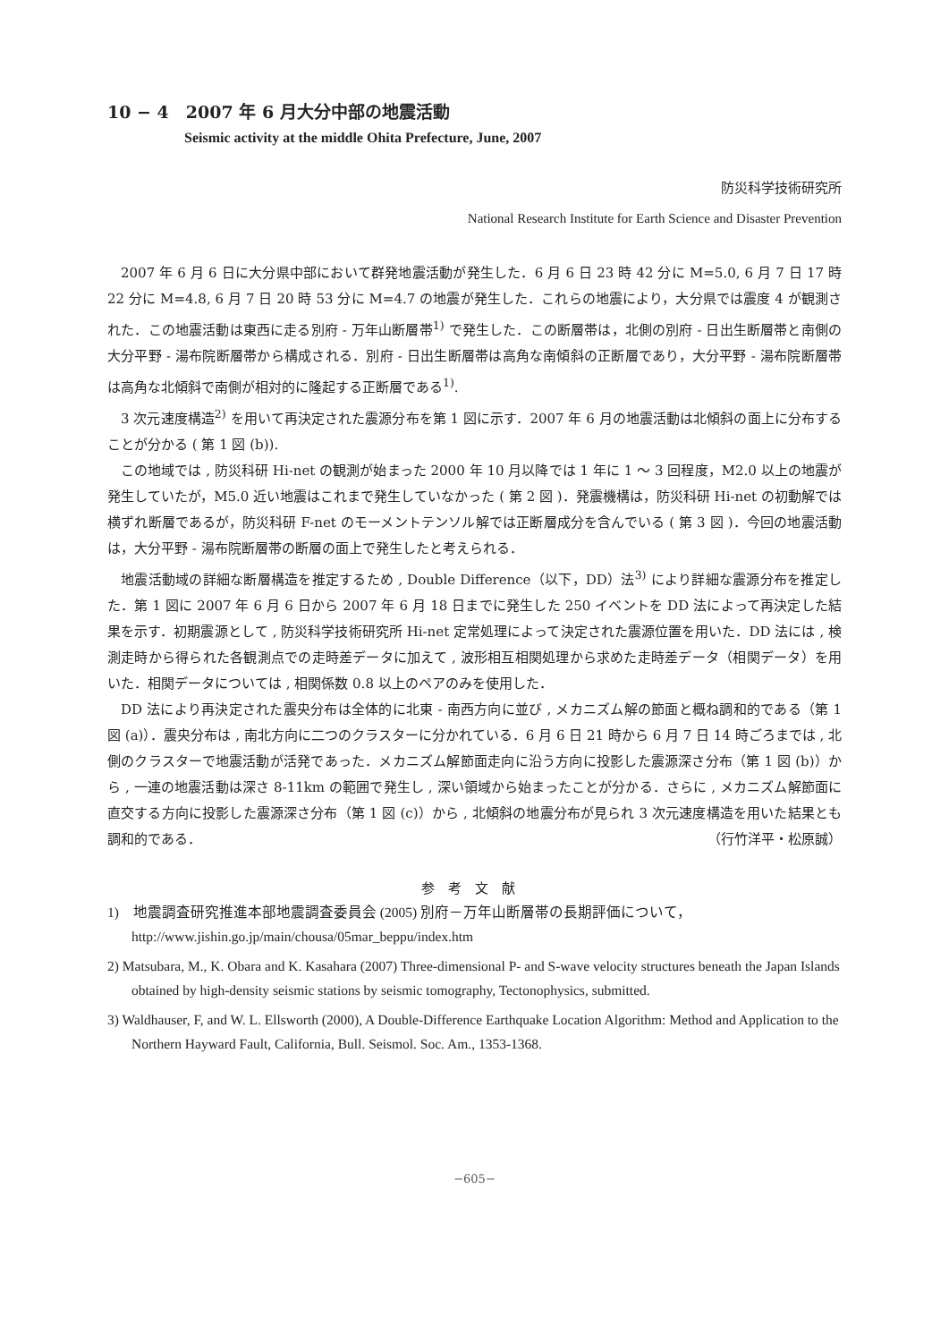10 − 4　2007 年 6 月大分中部の地震活動
Seismic activity at the middle Ohita Prefecture, June, 2007
防災科学技術研究所
National Research Institute for Earth Science and Disaster Prevention
2007 年 6 月 6 日に大分県中部において群発地震活動が発生した．6 月 6 日 23 時 42 分に M=5.0, 6 月 7 日 17 時 22 分に M=4.8, 6 月 7 日 20 時 53 分に M=4.7 の地震が発生した．これらの地震により，大分県では震度 4 が観測された．この地震活動は東西に走る別府 - 万年山断層帯<sup>1)</sup> で発生した．この断層帯は，北側の別府 - 日出生断層帯と南側の大分平野 - 湯布院断層帯から構成される．別府 - 日出生断層帯は高角な南傾斜の正断層であり，大分平野 - 湯布院断層帯は高角な北傾斜で南側が相対的に隆起する正断層である<sup>1)</sup>.
3 次元速度構造<sup>2)</sup> を用いて再決定された震源分布を第 1 図に示す．2007 年 6 月の地震活動は北傾斜の面上に分布することが分かる ( 第 1 図 (b)).
この地域では , 防災科研 Hi-net の観測が始まった 2000 年 10 月以降では 1 年に 1 ～ 3 回程度，M2.0 以上の地震が発生していたが，M5.0 近い地震はこれまで発生していなかった ( 第 2 図 )．発震機構は，防災科研 Hi-net の初動解では横ずれ断層であるが，防災科研 F-net のモーメントテンソル解では正断層成分を含んでいる ( 第 3 図 )．今回の地震活動は，大分平野 - 湯布院断層帯の断層の面上で発生したと考えられる．
地震活動域の詳細な断層構造を推定するため , Double Difference（以下，DD）法<sup>3)</sup> により詳細な震源分布を推定した．第 1 図に 2007 年 6 月 6 日から 2007 年 6 月 18 日までに発生した 250 イベントを DD 法によって再決定した結果を示す．初期震源として , 防災科学技術研究所 Hi-net 定常処理によって決定された震源位置を用いた．DD 法には , 検測走時から得られた各観測点での走時差データに加えて , 波形相互相関処理から求めた走時差データ（相関データ）を用いた．相関データについては , 相関係数 0.8 以上のペアのみを使用した．
DD 法により再決定された震央分布は全体的に北東 - 南西方向に並び , メカニズム解の節面と概ね調和的である（第 1 図 (a)）．震央分布は , 南北方向に二つのクラスターに分かれている．6 月 6 日 21 時から 6 月 7 日 14 時ごろまでは , 北側のクラスターで地震活動が活発であった．メカニズム解節面走向に沿う方向に投影した震源深さ分布（第 1 図 (b)）から , 一連の地震活動は深さ 8-11km の範囲で発生し , 深い領域から始まったことが分かる．さらに , メカニズム解節面に直交する方向に投影した震源深さ分布（第 1 図 (c)）から , 北傾斜の地震分布が見られ 3 次元速度構造を用いた結果とも調和的である． （行竹洋平・松原誠）
参考文献
1)　地震調査研究推進本部地震調査委員会 (2005) 別府－万年山断層帯の長期評価について，http://www.jishin.go.jp/main/chousa/05mar_beppu/index.htm
2) Matsubara, M., K. Obara and K. Kasahara (2007) Three-dimensional P- and S-wave velocity structures beneath the Japan Islands obtained by high-density seismic stations by seismic tomography, Tectonophysics, submitted.
3) Waldhauser, F, and W. L. Ellsworth (2000), A Double-Difference Earthquake Location Algorithm: Method and Application to the Northern Hayward Fault, California, Bull. Seismol. Soc. Am., 1353-1368.
−605−